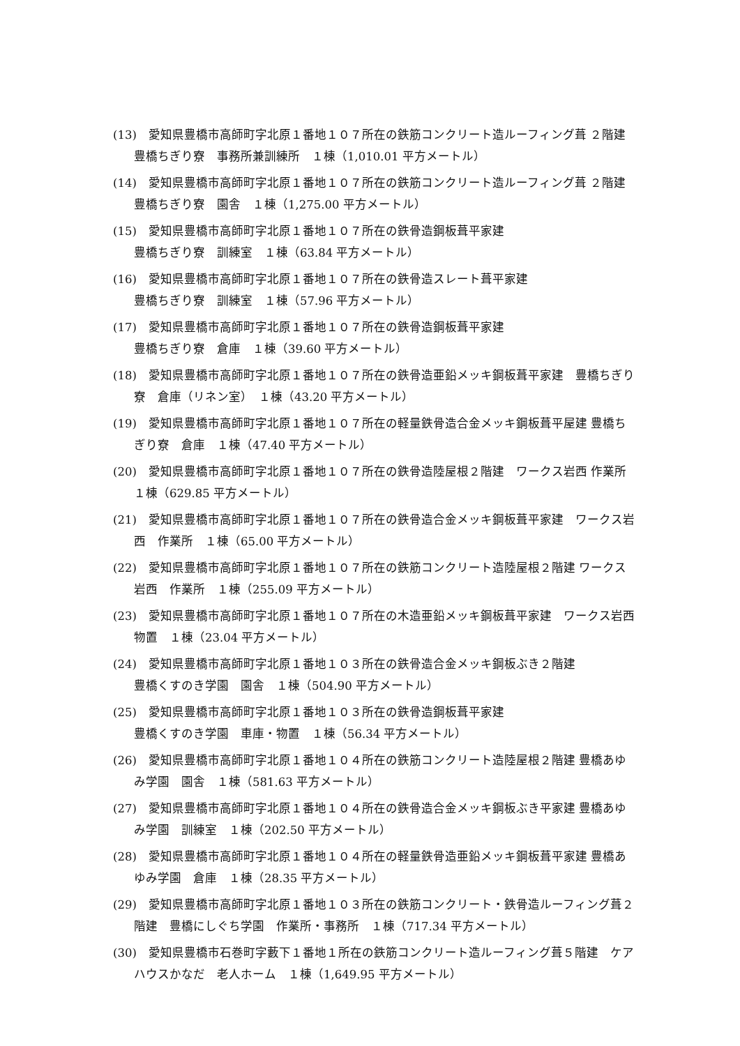(13)　愛知県豊橋市高師町字北原１番地１０７所在の鉄筋コンクリート造ルーフィング葺 ２階建　豊橋ちぎり寮　事務所兼訓練所　１棟（1,010.01 平方メートル）
(14)　愛知県豊橋市高師町字北原１番地１０７所在の鉄筋コンクリート造ルーフィング葺 ２階建　豊橋ちぎり寮　園舎　１棟（1,275.00 平方メートル）
(15)　愛知県豊橋市高師町字北原１番地１０７所在の鉄骨造鋼板葺平家建
豊橋ちぎり寮　訓練室　１棟（63.84 平方メートル）
(16)　愛知県豊橋市高師町字北原１番地１０７所在の鉄骨造スレート葺平家建
豊橋ちぎり寮　訓練室　１棟（57.96 平方メートル）
(17)　愛知県豊橋市高師町字北原１番地１０７所在の鉄骨造鋼板葺平家建
豊橋ちぎり寮　倉庫　１棟（39.60 平方メートル）
(18)　愛知県豊橋市高師町字北原１番地１０７所在の鉄骨造亜鉛メッキ鋼板葺平家建　豊橋ちぎり寮　倉庫（リネン室）　１棟（43.20 平方メートル）
(19)　愛知県豊橋市高師町字北原１番地１０７所在の軽量鉄骨造合金メッキ鋼板葺平屋建 豊橋ちぎり寮　倉庫　１棟（47.40 平方メートル）
(20)　愛知県豊橋市高師町字北原１番地１０７所在の鉄骨造陸屋根２階建　ワークス岩西 作業所　１棟（629.85 平方メートル）
(21)　愛知県豊橋市高師町字北原１番地１０７所在の鉄骨造合金メッキ鋼板葺平家建　ワークス岩西　作業所　１棟（65.00 平方メートル）
(22)　愛知県豊橋市高師町字北原１番地１０７所在の鉄筋コンクリート造陸屋根２階建 ワークス岩西　作業所　１棟（255.09 平方メートル）
(23)　愛知県豊橋市高師町字北原１番地１０７所在の木造亜鉛メッキ鋼板葺平家建　ワークス岩西　物置　１棟（23.04 平方メートル）
(24)　愛知県豊橋市高師町字北原１番地１０３所在の鉄骨造合金メッキ鋼板ぶき２階建
豊橋くすのき学園　園舎　１棟（504.90 平方メートル）
(25)　愛知県豊橋市高師町字北原１番地１０３所在の鉄骨造鋼板葺平家建
豊橋くすのき学園　車庫・物置　１棟（56.34 平方メートル）
(26)　愛知県豊橋市高師町字北原１番地１０４所在の鉄筋コンクリート造陸屋根２階建 豊橋あゆみ学園　園舎　１棟（581.63 平方メートル）
(27)　愛知県豊橋市高師町字北原１番地１０４所在の鉄骨造合金メッキ鋼板ぶき平家建 豊橋あゆみ学園　訓練室　１棟（202.50 平方メートル）
(28)　愛知県豊橋市高師町字北原１番地１０４所在の軽量鉄骨造亜鉛メッキ鋼板葺平家建 豊橋あゆみ学園　倉庫　１棟（28.35 平方メートル）
(29)　愛知県豊橋市高師町字北原１番地１０３所在の鉄筋コンクリート・鉄骨造ルーフィング葺２階建　豊橋にしぐち学園　作業所・事務所　１棟（717.34 平方メートル）
(30)　愛知県豊橋市石巻町字藪下１番地１所在の鉄筋コンクリート造ルーフィング葺５階建　ケアハウスかなだ　老人ホーム　１棟（1,649.95 平方メートル）